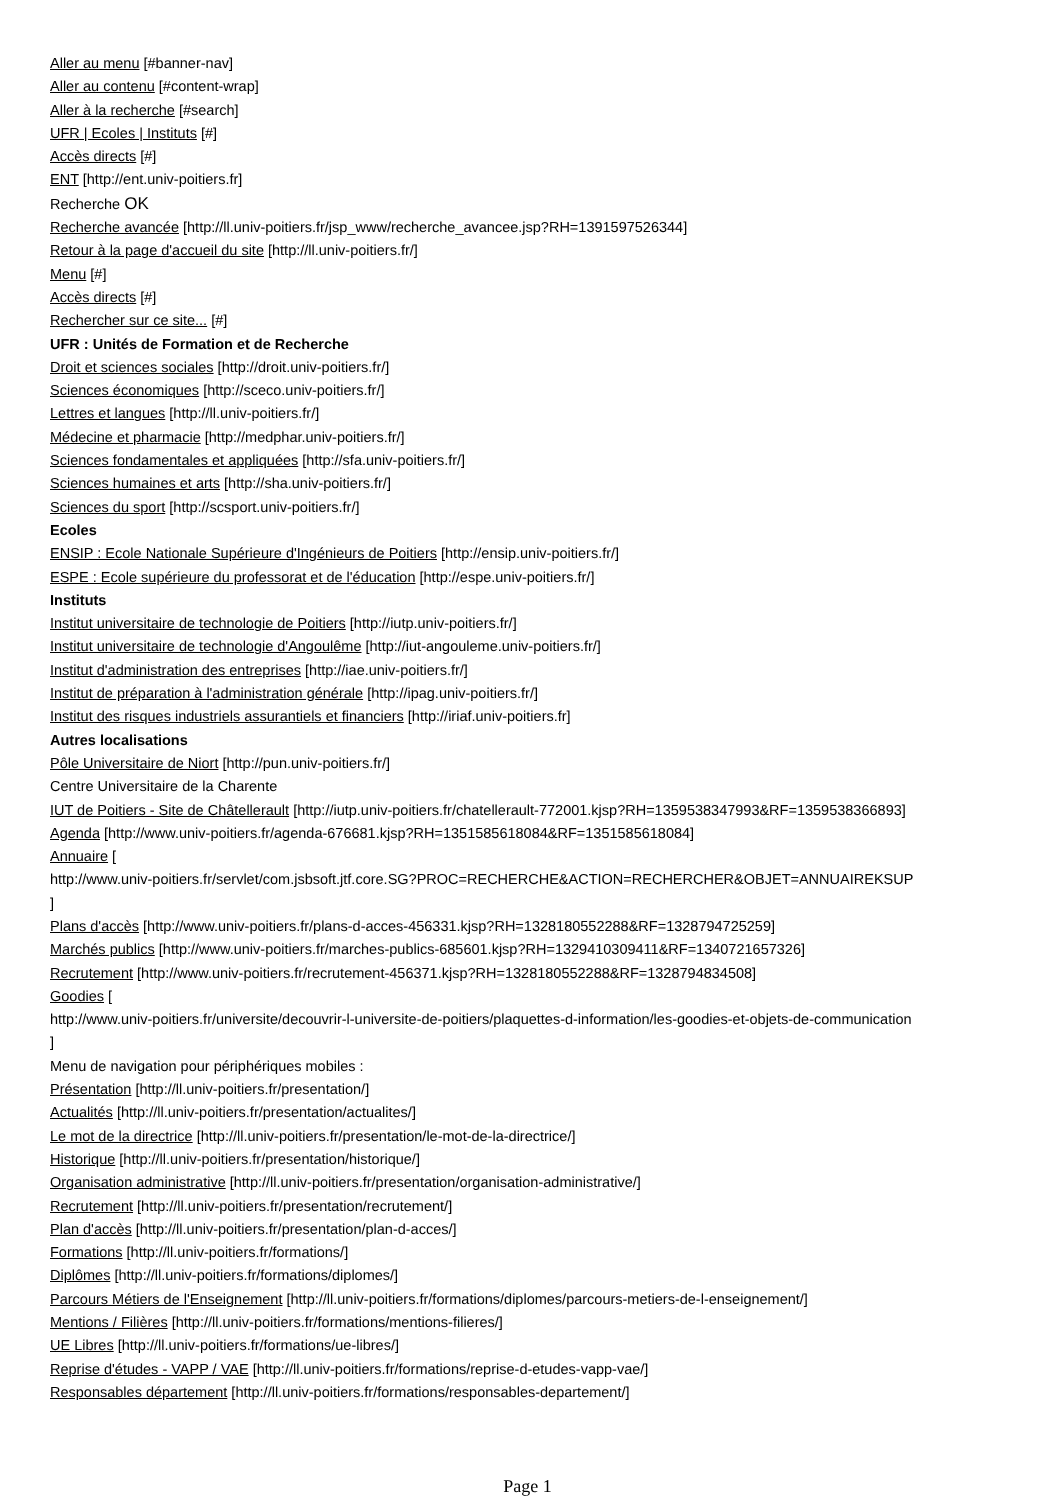Aller au menu [#banner-nav]
Aller au contenu [#content-wrap]
Aller à la recherche [#search]
UFR | Ecoles | Instituts [#]
Accès directs [#]
ENT [http://ent.univ-poitiers.fr]
Recherche OK
Recherche avancée [http://ll.univ-poitiers.fr/jsp_www/recherche_avancee.jsp?RH=1391597526344]
Retour à la page d'accueil du site [http://ll.univ-poitiers.fr/]
Menu [#]
Accès directs [#]
Rechercher sur ce site... [#]
UFR : Unités de Formation et de Recherche
Droit et sciences sociales [http://droit.univ-poitiers.fr/]
Sciences économiques [http://sceco.univ-poitiers.fr/]
Lettres et langues [http://ll.univ-poitiers.fr/]
Médecine et pharmacie [http://medphar.univ-poitiers.fr/]
Sciences fondamentales et appliquées [http://sfa.univ-poitiers.fr/]
Sciences humaines et arts [http://sha.univ-poitiers.fr/]
Sciences du sport [http://scsport.univ-poitiers.fr/]
Ecoles
ENSIP : Ecole Nationale Supérieure d'Ingénieurs de Poitiers [http://ensip.univ-poitiers.fr/]
ESPE : Ecole supérieure du professorat et de l'éducation [http://espe.univ-poitiers.fr/]
Instituts
Institut universitaire de technologie de Poitiers [http://iutp.univ-poitiers.fr/]
Institut universitaire de technologie d'Angoulême [http://iut-angouleme.univ-poitiers.fr/]
Institut d'administration des entreprises [http://iae.univ-poitiers.fr/]
Institut de préparation à l'administration générale [http://ipag.univ-poitiers.fr/]
Institut des risques industriels assurantiels et financiers [http://iriaf.univ-poitiers.fr]
Autres localisations
Pôle Universitaire de Niort [http://pun.univ-poitiers.fr/]
Centre Universitaire de la Charente
IUT de Poitiers - Site de Châtellerault [http://iutp.univ-poitiers.fr/chatellerault-772001.kjsp?RH=1359538347993&RF=1359538366893]
Agenda [http://www.univ-poitiers.fr/agenda-676681.kjsp?RH=1351585618084&RF=1351585618084]
Annuaire [
http://www.univ-poitiers.fr/servlet/com.jsbsoft.jtf.core.SG?PROC=RECHERCHE&ACTION=RECHERCHER&OBJET=ANNUAIREKSUP
]
Plans d'accès [http://www.univ-poitiers.fr/plans-d-acces-456331.kjsp?RH=1328180552288&RF=1328794725259]
Marchés publics [http://www.univ-poitiers.fr/marches-publics-685601.kjsp?RH=1329410309411&RF=1340721657326]
Recrutement [http://www.univ-poitiers.fr/recrutement-456371.kjsp?RH=1328180552288&RF=1328794834508]
Goodies [
http://www.univ-poitiers.fr/universite/decouvrir-l-universite-de-poitiers/plaquettes-d-information/les-goodies-et-objets-de-communication
]
Menu de navigation pour périphériques mobiles :
Présentation [http://ll.univ-poitiers.fr/presentation/]
Actualités [http://ll.univ-poitiers.fr/presentation/actualites/]
Le mot de la directrice [http://ll.univ-poitiers.fr/presentation/le-mot-de-la-directrice/]
Historique [http://ll.univ-poitiers.fr/presentation/historique/]
Organisation administrative [http://ll.univ-poitiers.fr/presentation/organisation-administrative/]
Recrutement [http://ll.univ-poitiers.fr/presentation/recrutement/]
Plan d'accès [http://ll.univ-poitiers.fr/presentation/plan-d-acces/]
Formations [http://ll.univ-poitiers.fr/formations/]
Diplômes [http://ll.univ-poitiers.fr/formations/diplomes/]
Parcours Métiers de l'Enseignement [http://ll.univ-poitiers.fr/formations/diplomes/parcours-metiers-de-l-enseignement/]
Mentions / Filières [http://ll.univ-poitiers.fr/formations/mentions-filieres/]
UE Libres [http://ll.univ-poitiers.fr/formations/ue-libres/]
Reprise d'études - VAPP / VAE [http://ll.univ-poitiers.fr/formations/reprise-d-etudes-vapp-vae/]
Responsables département [http://ll.univ-poitiers.fr/formations/responsables-departement/]
Page 1